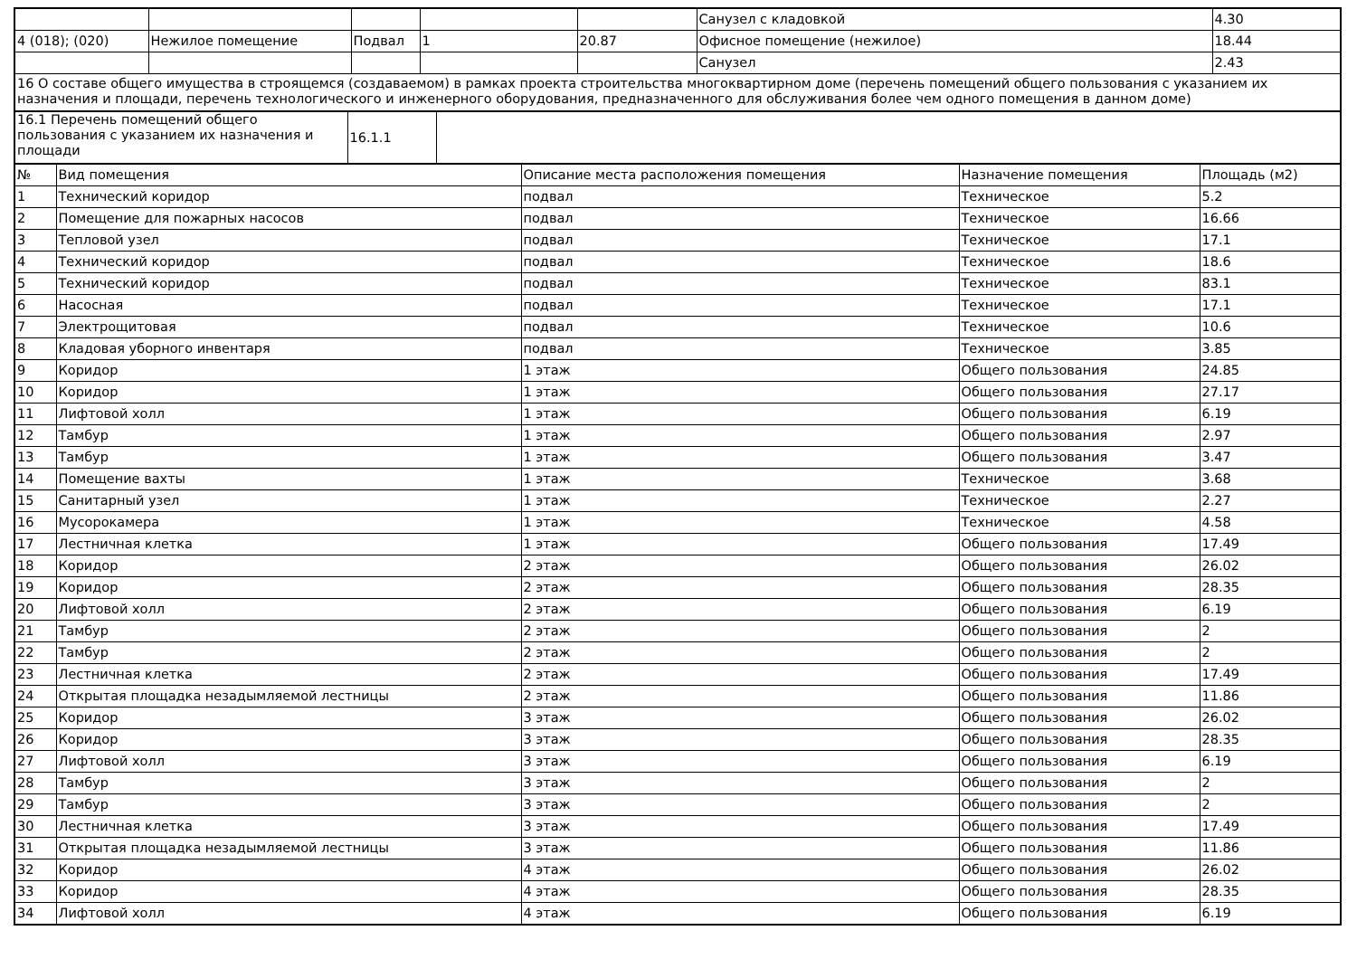| | | | | | Санузел с кладовкой | 4.30 |
| 4 (018); (020) | Нежилое помещение | Подвал | 1 | 20.87 | Офисное помещение (нежилое) | 18.44 |
| | | | | | Санузел | 2.43 |
| 16 О составе общего имущества в строящемся (создаваемом) в рамках проекта строительства многоквартирном доме (перечень помещений общего пользования с указанием их назначения и площади, перечень технологического и инженерного оборудования, предназначенного для обслуживания более чем одного помещения в данном доме) | | | | | | |
| 16.1 Перечень помещений общего пользования с указанием их назначения и площади | 16.1.1 | |
| № | Вид помещения | Описание места расположения помещения | Назначение помещения | Площадь (м2) |
| 1 | Технический коридор | подвал | Техническое | 5.2 |
| 2 | Помещение для пожарных насосов | подвал | Техническое | 16.66 |
| 3 | Тепловой узел | подвал | Техническое | 17.1 |
| 4 | Технический коридор | подвал | Техническое | 18.6 |
| 5 | Технический коридор | подвал | Техническое | 83.1 |
| 6 | Насосная | подвал | Техническое | 17.1 |
| 7 | Электрощитовая | подвал | Техническое | 10.6 |
| 8 | Кладовая уборного инвентаря | подвал | Техническое | 3.85 |
| 9 | Коридор | 1 этаж | Общего пользования | 24.85 |
| 10 | Коридор | 1 этаж | Общего пользования | 27.17 |
| 11 | Лифтовой холл | 1 этаж | Общего пользования | 6.19 |
| 12 | Тамбур | 1 этаж | Общего пользования | 2.97 |
| 13 | Тамбур | 1 этаж | Общего пользования | 3.47 |
| 14 | Помещение вахты | 1 этаж | Техническое | 3.68 |
| 15 | Санитарный узел | 1 этаж | Техническое | 2.27 |
| 16 | Мусорокамера | 1 этаж | Техническое | 4.58 |
| 17 | Лестничная клетка | 1 этаж | Общего пользования | 17.49 |
| 18 | Коридор | 2 этаж | Общего пользования | 26.02 |
| 19 | Коридор | 2 этаж | Общего пользования | 28.35 |
| 20 | Лифтовой холл | 2 этаж | Общего пользования | 6.19 |
| 21 | Тамбур | 2 этаж | Общего пользования | 2 |
| 22 | Тамбур | 2 этаж | Общего пользования | 2 |
| 23 | Лестничная клетка | 2 этаж | Общего пользования | 17.49 |
| 24 | Открытая площадка незадымляемой лестницы | 2 этаж | Общего пользования | 11.86 |
| 25 | Коридор | 3 этаж | Общего пользования | 26.02 |
| 26 | Коридор | 3 этаж | Общего пользования | 28.35 |
| 27 | Лифтовой холл | 3 этаж | Общего пользования | 6.19 |
| 28 | Тамбур | 3 этаж | Общего пользования | 2 |
| 29 | Тамбур | 3 этаж | Общего пользования | 2 |
| 30 | Лестничная клетка | 3 этаж | Общего пользования | 17.49 |
| 31 | Открытая площадка незадымляемой лестницы | 3 этаж | Общего пользования | 11.86 |
| 32 | Коридор | 4 этаж | Общего пользования | 26.02 |
| 33 | Коридор | 4 этаж | Общего пользования | 28.35 |
| 34 | Лифтовой холл | 4 этаж | Общего пользования | 6.19 |